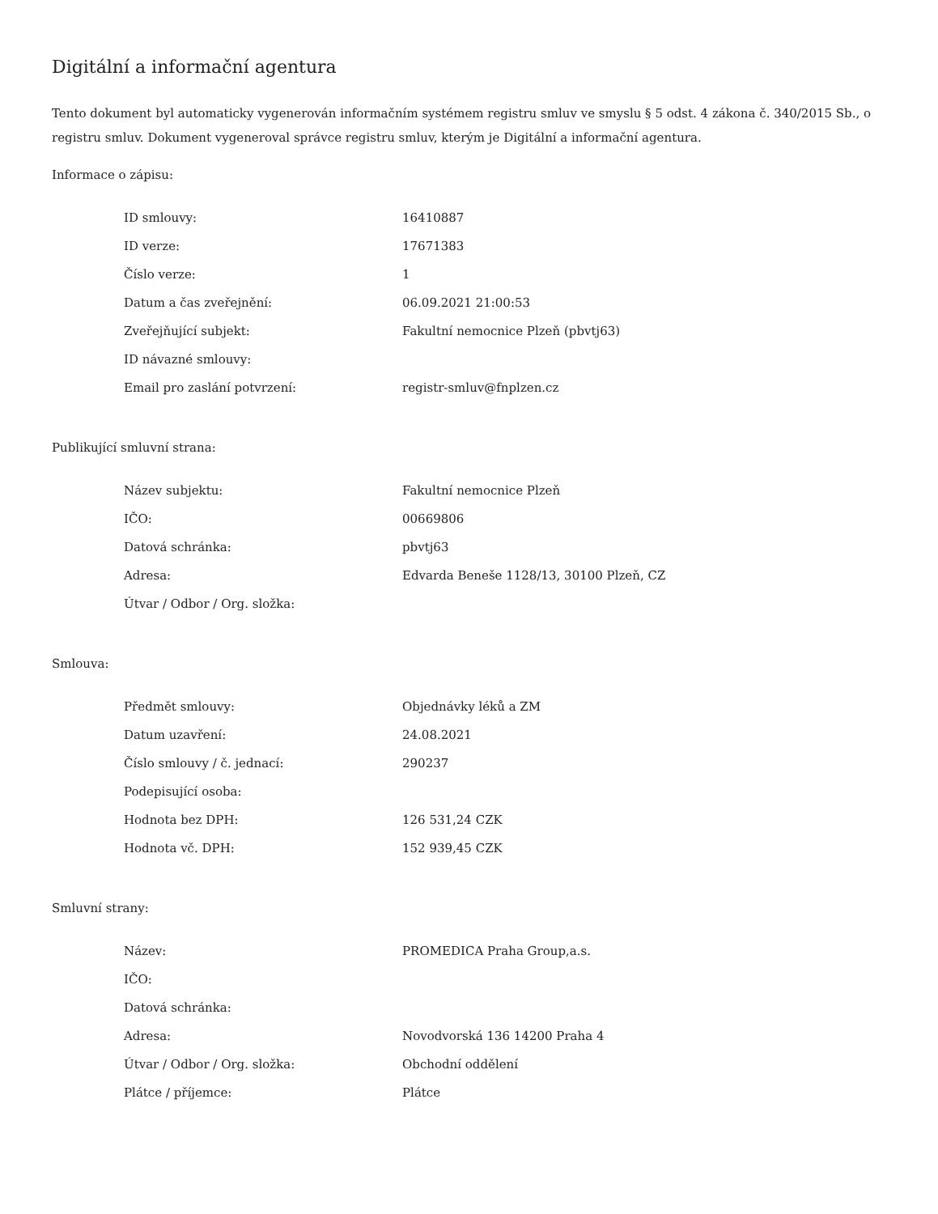Digitální a informační agentura
Tento dokument byl automaticky vygenerován informačním systémem registru smluv ve smyslu § 5 odst. 4 zákona č. 340/2015 Sb., o registru smluv. Dokument vygeneroval správce registru smluv, kterým je Digitální a informační agentura.
Informace o zápisu:
| ID smlouvy: | 16410887 |
| ID verze: | 17671383 |
| Číslo verze: | 1 |
| Datum a čas zveřejnění: | 06.09.2021 21:00:53 |
| Zveřejňující subjekt: | Fakultní nemocnice Plzeň (pbvtj63) |
| ID návazné smlouvy: | |
| Email pro zaslání potvrzení: | registr-smluv@fnplzen.cz |
Publikující smluvní strana:
| Název subjektu: | Fakultní nemocnice Plzeň |
| IČO: | 00669806 |
| Datová schránka: | pbvtj63 |
| Adresa: | Edvarda Beneše 1128/13, 30100 Plzeň, CZ |
| Útvar / Odbor / Org. složka: | |
Smlouva:
| Předmět smlouvy: | Objednávky léků a ZM |
| Datum uzavření: | 24.08.2021 |
| Číslo smlouvy / č. jednací: | 290237 |
| Podepisující osoba: | |
| Hodnota bez DPH: | 126 531,24 CZK |
| Hodnota vč. DPH: | 152 939,45 CZK |
Smluvní strany:
| Název: | PROMEDICA Praha Group,a.s. |
| IČO: | |
| Datová schránka: | |
| Adresa: | Novodvorská 136 14200 Praha 4 |
| Útvar / Odbor / Org. složka: | Obchodní oddělení |
| Plátce / příjemce: | Plátce |